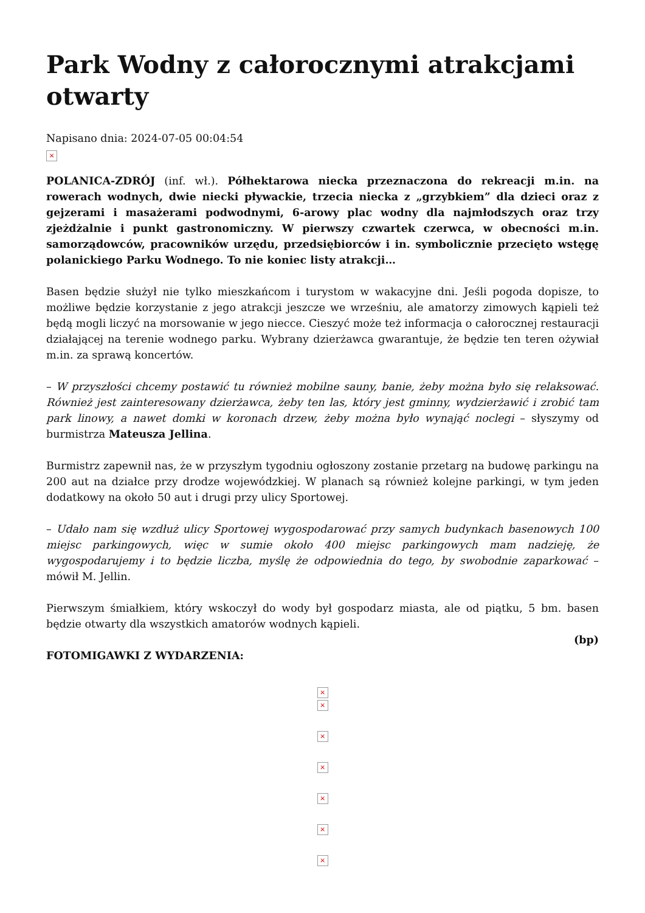Park Wodny z całorocznymi atrakcjami otwarty
Napisano dnia: 2024-07-05 00:04:54
×
POLANICA-ZDRÓJ (inf. wł.). Półhektarowa niecka przeznaczona do rekreacji m.in. na rowerach wodnych, dwie niecki pływackie, trzecia niecka z „grzybkiem” dla dzieci oraz z gejzerami i masażerami podwodnymi, 6-arowy plac wodny dla najmłodszych oraz trzy zjeżdżalnie i punkt gastronomiczny. W pierwszy czwartek czerwca, w obecności m.in. samorządowców, pracowników urzędu, przedsiębiorców i in. symbolicznie przecięto wstęgę polanickiego Parku Wodnego. To nie koniec listy atrakcji…
Basen będzie służył nie tylko mieszkańcom i turystom w wakacyjne dni. Jeśli pogoda dopisze, to możliwe będzie korzystanie z jego atrakcji jeszcze we wrześniu, ale amatorzy zimowych kąpieli też będą mogli liczyć na morsowanie w jego niecce. Cieszyć może też informacja o całorocznej restauracji działającej na terenie wodnego parku. Wybrany dzierżawca gwarantuje, że będzie ten teren ożywiał m.in. za sprawą koncertów.
– W przyszłości chcemy postawić tu również mobilne sauny, banie, żeby można było się relaksować. Również jest zainteresowany dzierżawca, żeby ten las, który jest gminny, wydzierżawić i zrobić tam park linowy, a nawet domki w koronach drzew, żeby można było wynająć noclegi – słyszymy od burmistrza Mateusza Jellina.
Burmistrz zapewnił nas, że w przyszłym tygodniu ogłoszony zostanie przetarg na budowę parkingu na 200 aut na działce przy drodze wojewódzkiej. W planach są również kolejne parkingi, w tym jeden dodatkowy na około 50 aut i drugi przy ulicy Sportowej.
– Udało nam się wzdłuż ulicy Sportowej wygospodarować przy samych budynkach basenowych 100 miejsc parkingowych, więc w sumie około 400 miejsc parkingowych mam nadzieję, że wygospodarujemy i to będzie liczba, myślę że odpowiednia do tego, by swobodnie zaparkować – mówił M. Jellin.
Pierwszym śmiałkiem, który wskoczył do wody był gospodarz miasta, ale od piątku, 5 bm. basen będzie otwarty dla wszystkich amatorów wodnych kąpieli.
(bp)
FOTOMIGAWKI Z WYDARZENIA:
×
×
×
×
×
×
×